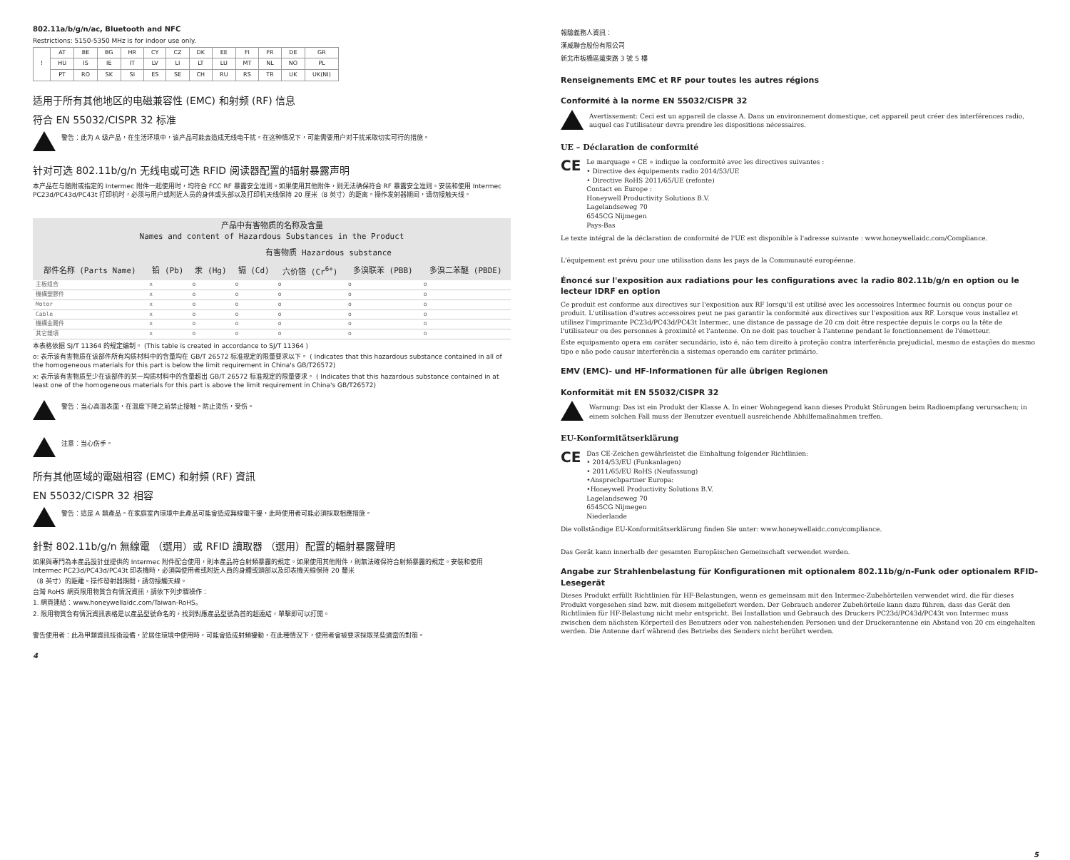802.11a/b/g/n/ac, Bluetooth and NFC
Restrictions: 5150-5350 MHz is for indoor use only.
| ! | AT | BE | BG | HR | CY | CZ | DK | EE | FI | FR | DE | GR |
| | HU | IS | IE | IT | LV | LI | LT | LU | MT | NL | NO | PL |
| | PT | RO | SK | SI | ES | SE | CH | RU | RS | TR | UK | UK(NI) |
适用于所有其他地区的电磁兼容性 (EMC) 和射频 (RF) 信息
符合 EN 55032/CISPR 32 标准
警告：此为 A 级产品，在生活环境中，该产品可能会造成无线电干扰。在这种情况下，可能需要用户对干扰采取切实可行的措施。
针对可选 802.11b/g/n 无线电或可选 RFID 阅读器配置的辐射暴露声明
本产品在与随附或指定的 Intermec 附件一起使用时，均符合 FCC RF 暴露安全准则。如果使用其他附件，则无法确保符合 RF 暴露安全准则。安装和使用 Intermec PC23d/PC43d/PC43t 打印机时，必须与用户或附近人员的身体或头部以及打印机天线保持 20 厘米（8 英寸）的距离。操作发射器期间，请勿接触天线。
| 产品中有害物质的名称及含量 Names and content of Hazardous Substances in the Product | | | | | | |
| --- | --- | --- | --- | --- | --- | --- |
| | 有害物质 Hazardous substance | | | | | |
| 部件名称 (Parts Name) | 铅 (Pb) | 汞 (Hg) | 镉 (Cd) | 六价铬 (Cr<sup>6+</sup>) | 多溴联苯 (PBB) | 多溴二苯醚 (PBDE) |
| 主板组合 | x | o | o | o | o | o |
| 機構塑膠件 | x | o | o | o | o | o |
| Motor | x | o | o | o | o | o |
| Cable | x | o | o | o | o | o |
| 機構金屬件 | x | o | o | o | o | o |
| 其它雜項 | x | o | o | o | o | o |
本表格依据 SJ/T 11364 的规定编制。 (This table is created in accordance to SJ/T 11364 )
o: 表示该有害物质在该部件所有均质材料中的含量均在 GB/T 26572 标准规定的限量要求以下。 ( Indicates that this hazardous substance contained in all of the homogeneous materials for this part is below the limit requirement in China's GB/T26572)
x: 表示该有害物质至少在该部件的某一均质材料中的含量超出 GB/T 26572 标准规定的限量要求。 ( Indicates that this hazardous substance contained in at least one of the homogeneous materials for this part is above the limit requirement in China's GB/T26572)
警告：当心高温表面，在温度下降之前禁止接触。防止烫伤，受伤。
注意：当心伤手。
所有其他區域的電磁相容 (EMC) 和射頻 (RF) 資訊
EN 55032/CISPR 32 相容
警告：這是 A 類產品。在家庭室內環境中此產品可能會造成無線電干擾，此時使用者可能必須採取相應措施。
針對 802.11b/g/n 無線電 （選用）或 RFID 讀取器 （選用）配置的輻射暴露聲明
如果與專門為本產品設計並提供的 Intermec 附件配合使用，則本產品符合射頻暴露的規定。如果使用其他附件，則無法確保符合射頻暴露的規定。安裝和使用 Intermec PC23d/PC43d/PC43t 印表機時，必須與使用者或附近人員的身體或頭部以及印表機天線保持 20 釐米
（8 英寸）的距離。操作發射器期間，請勿接觸天線。
台灣 RoHS 網頁限用物質含有情況資訊，請依下列步驟操作：
1. 網頁連結：www.honeywellaidc.com/Taiwan-RoHS。
2. 限用物質含有情況資訊表格是以產品型號命名的，找到對應產品型號為首的超連結，單擊即可以打開。
警告使用者：此為甲類資訊技術設備，於居住環境中使用時，可能會造成射頻擾動，在此種情況下，使用者會被要求採取某些適當的對策。
4
報驗義務人資訊：
漢威聯合股份有限公司
新北市板橋區遠東路 3 號 5 樓
Renseignements EMC et RF pour toutes les autres régions
Conformité à la norme EN 55032/CISPR 32
Avertissement: Ceci est un appareil de classe A. Dans un environnement domestique, cet appareil peut créer des interférences radio, auquel cas l'utilisateur devra prendre les dispositions nécessaires.
UE – Déclaration de conformité
CE
Le marquage « CE » indique la conformité avec les directives suivantes :
• Directive des équipements radio 2014/53/UE
• Directive RoHS 2011/65/UE (refonte)
Contact en Europe :
Honeywell Productivity Solutions B.V.
Lagelandseweg 70
6545CG Nijmegen
Pays-Bas
Le texte intégral de la déclaration de conformité de l'UE est disponible à l'adresse suivante : www.honeywellaidc.com/Compliance.
L'équipement est prévu pour une utilisation dans les pays de la Communauté européenne.
Énoncé sur l'exposition aux radiations pour les configurations avec la radio 802.11b/g/n en option ou le lecteur IDRF en option
Ce produit est conforme aux directives sur l'exposition aux RF lorsqu'il est utilisé avec les accessoires Intermec fournis ou conçus pour ce produit. L'utilisation d'autres accessoires peut ne pas garantir la conformité aux directives sur l'exposition aux RF. Lorsque vous installez et utilisez l'imprimante PC23d/PC43d/PC43t Intermec, une distance de passage de 20 cm doit être respectée depuis le corps ou la tête de l'utilisateur ou des personnes à proximité et l'antenne. On ne doit pas toucher à l'antenne pendant le fonctionnement de l'émetteur.
Este equipamento opera em caráter secundário, isto é, não tem direito à proteção contra interferência prejudicial, mesmo de estações do mesmo tipo e não pode causar interferência a sistemas operando em caráter primário.
EMV (EMC)- und HF-Informationen für alle übrigen Regionen
Konformität mit EN 55032/CISPR 32
Warnung: Das ist ein Produkt der Klasse A. In einer Wohngegend kann dieses Produkt Störungen beim Radioempfang verursachen; in einem solchen Fall muss der Benutzer eventuell ausreichende Abhilfemaßnahmen treffen.
EU-Konformitätserklärung
CE
Das CE-Zeichen gewährleistet die Einhaltung folgender Richtlinien:
• 2014/53/EU (Funkanlagen)
• 2011/65/EU RoHS (Neufassung)
•Ansprechpartner Europa:
•Honeywell Productivity Solutions B.V.
Lagelandseweg 70
6545CG Nijmegen
Niederlande
Die vollständige EU-Konformitätserklärung finden Sie unter: www.honeywellaidc.com/compliance.
Das Gerät kann innerhalb der gesamten Europäischen Gemeinschaft verwendet werden.
Angabe zur Strahlenbelastung für Konfigurationen mit optionalem 802.11b/g/n-Funk oder optionalem RFID-Lesegerät
Dieses Produkt erfüllt Richtlinien für HF-Belastungen, wenn es gemeinsam mit den Intermec-Zubehörteilen verwendet wird, die für dieses Produkt vorgesehen sind bzw. mit diesem mitgeliefert werden. Der Gebrauch anderer Zubehörteile kann dazu führen, dass das Gerät den Richtlinien für HF-Belastung nicht mehr entspricht. Bei Installation und Gebrauch des Druckers PC23d/PC43d/PC43t von Intermec muss zwischen dem nächsten Körperteil des Benutzers oder von nahestehenden Personen und der Druckerantenne ein Abstand von 20 cm eingehalten werden. Die Antenne darf während des Betriebs des Senders nicht berührt werden.
5